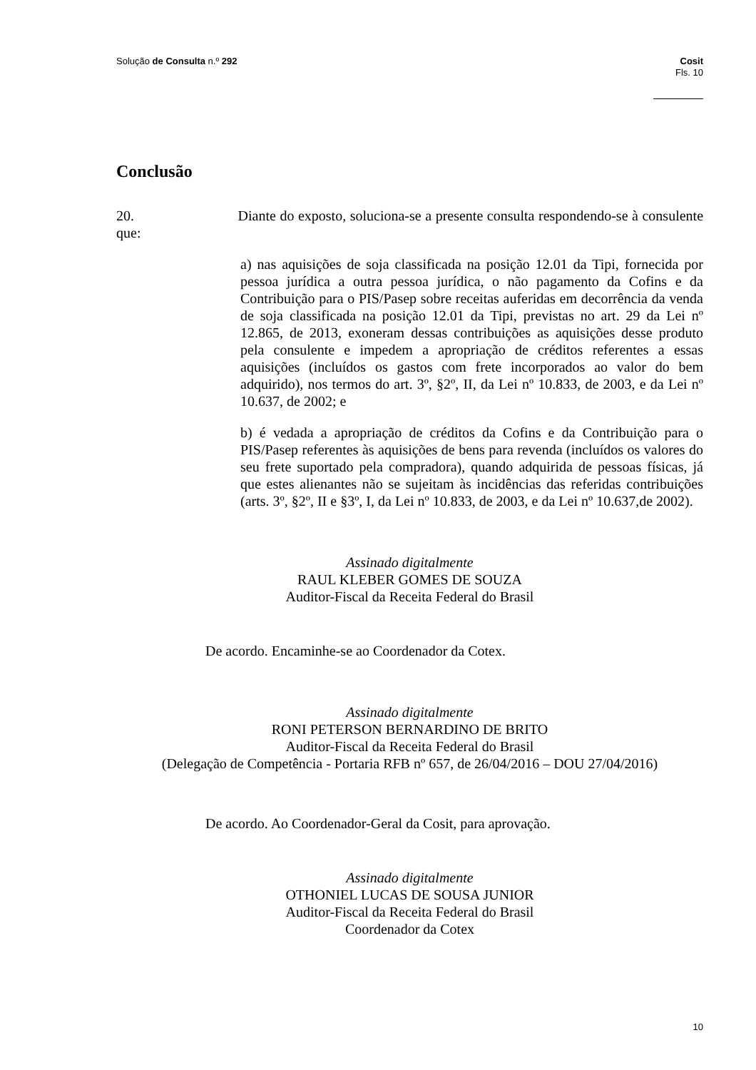Solução de Consulta n.º 292 Cosit
Fls. 10
Conclusão
20. Diante do exposto, soluciona-se a presente consulta respondendo-se à consulente que:
a) nas aquisições de soja classificada na posição 12.01 da Tipi, fornecida por pessoa jurídica a outra pessoa jurídica, o não pagamento da Cofins e da Contribuição para o PIS/Pasep sobre receitas auferidas em decorrência da venda de soja classificada na posição 12.01 da Tipi, previstas no art. 29 da Lei nº 12.865, de 2013, exoneram dessas contribuições as aquisições desse produto pela consulente e impedem a apropriação de créditos referentes a essas aquisições (incluídos os gastos com frete incorporados ao valor do bem adquirido), nos termos do art. 3º, §2º, II, da Lei nº 10.833, de 2003, e da Lei nº 10.637, de 2002; e
b) é vedada a apropriação de créditos da Cofins e da Contribuição para o PIS/Pasep referentes às aquisições de bens para revenda (incluídos os valores do seu frete suportado pela compradora), quando adquirida de pessoas físicas, já que estes alienantes não se sujeitam às incidências das referidas contribuições (arts. 3º, §2º, II e §3º, I, da Lei nº 10.833, de 2003, e da Lei nº 10.637,de 2002).
Assinado digitalmente
RAUL KLEBER GOMES DE SOUZA
Auditor-Fiscal da Receita Federal do Brasil
De acordo. Encaminhe-se ao Coordenador da Cotex.
Assinado digitalmente
RONI PETERSON BERNARDINO DE BRITO
Auditor-Fiscal da Receita Federal do Brasil
(Delegação de Competência - Portaria RFB nº 657, de 26/04/2016 – DOU 27/04/2016)
De acordo. Ao Coordenador-Geral da Cosit, para aprovação.
Assinado digitalmente
OTHONIEL LUCAS DE SOUSA JUNIOR
Auditor-Fiscal da Receita Federal do Brasil
Coordenador da Cotex
10